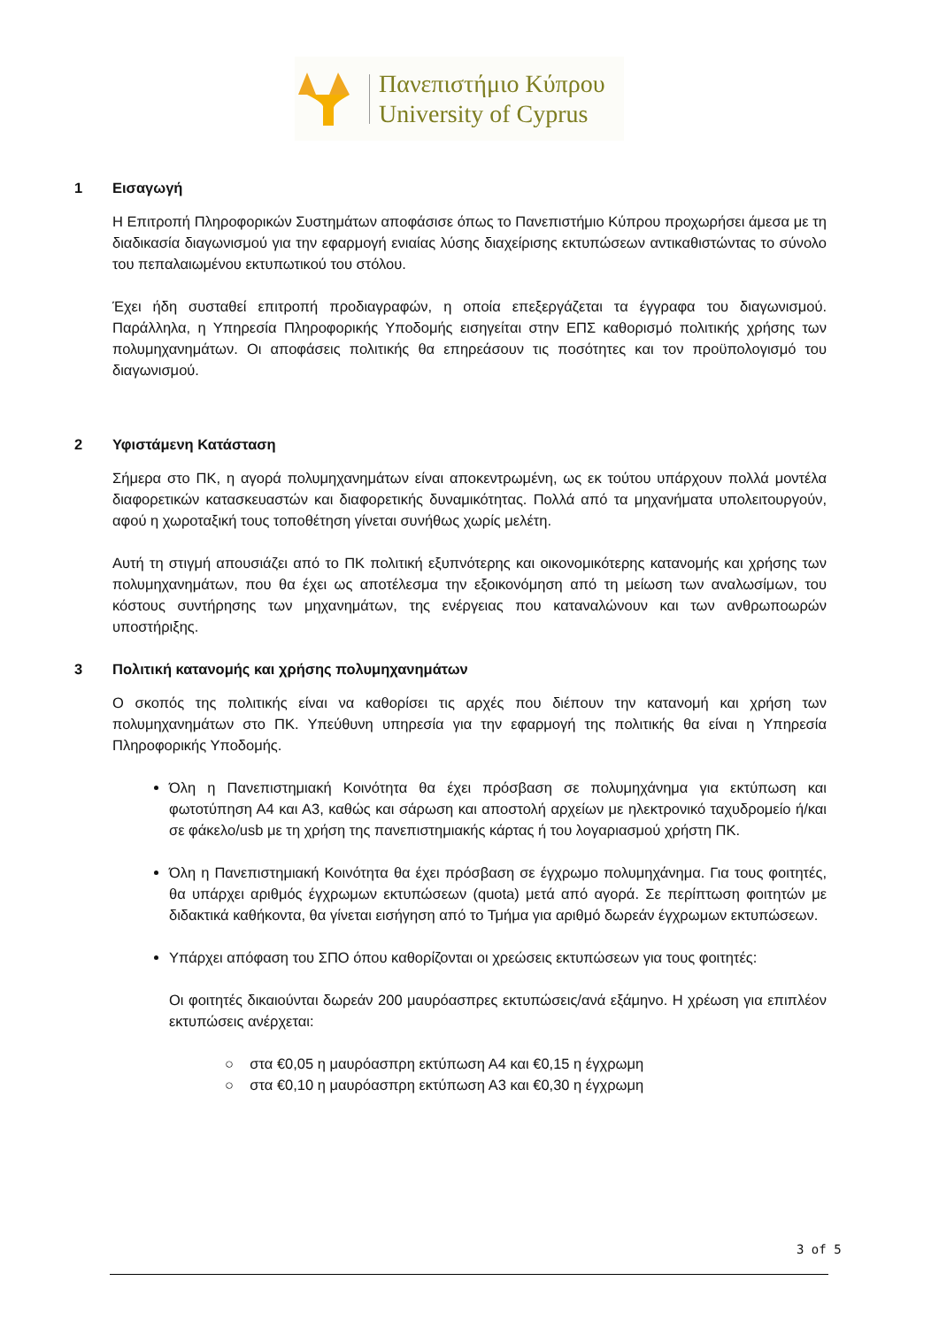Πανεπιστήμιο Κύπρου
University of Cyprus
1 Εισαγωγή
Η Επιτροπή Πληροφορικών Συστημάτων αποφάσισε όπως το Πανεπιστήμιο Κύπρου προχωρήσει άμεσα με τη διαδικασία διαγωνισμού για την εφαρμογή ενιαίας λύσης διαχείρισης εκτυπώσεων αντικαθιστώντας το σύνολο του πεπαλαιωμένου εκτυπωτικού του στόλου.
Έχει ήδη συσταθεί επιτροπή προδιαγραφών, η οποία επεξεργάζεται τα έγγραφα του διαγωνισμού. Παράλληλα, η Υπηρεσία Πληροφορικής Υποδομής εισηγείται στην ΕΠΣ καθορισμό πολιτικής χρήσης των πολυμηχανημάτων. Οι αποφάσεις πολιτικής θα επηρεάσουν τις ποσότητες και τον προϋπολογισμό του διαγωνισμού.
2 Υφιστάμενη Κατάσταση
Σήμερα στο ΠΚ, η αγορά πολυμηχανημάτων είναι αποκεντρωμένη, ως εκ τούτου υπάρχουν πολλά μοντέλα διαφορετικών κατασκευαστών και διαφορετικής δυναμικότητας. Πολλά από τα μηχανήματα υπολειτουργούν, αφού η χωροταξική τους τοποθέτηση γίνεται συνήθως χωρίς μελέτη.
Αυτή τη στιγμή απουσιάζει από το ΠΚ πολιτική εξυπνότερης και οικονομικότερης κατανομής και χρήσης των πολυμηχανημάτων, που θα έχει ως αποτέλεσμα την εξοικονόμηση από τη μείωση των αναλωσίμων, του κόστους συντήρησης των μηχανημάτων, της ενέργειας που καταναλώνουν και των ανθρωποωρών υποστήριξης.
3 Πολιτική κατανομής και χρήσης πολυμηχανημάτων
Ο σκοπός της πολιτικής είναι να καθορίσει τις αρχές που διέπουν την κατανομή και χρήση των πολυμηχανημάτων στο ΠΚ. Υπεύθυνη υπηρεσία για την εφαρμογή της πολιτικής θα είναι η Υπηρεσία Πληροφορικής Υποδομής.
Όλη η Πανεπιστημιακή Κοινότητα θα έχει πρόσβαση σε πολυμηχάνημα για εκτύπωση και φωτοτύπηση Α4 και Α3, καθώς και σάρωση και αποστολή αρχείων με ηλεκτρονικό ταχυδρομείο ή/και σε φάκελο/usb με τη χρήση της πανεπιστημιακής κάρτας ή του λογαριασμού χρήστη ΠΚ.
Όλη η Πανεπιστημιακή Κοινότητα θα έχει πρόσβαση σε έγχρωμο πολυμηχάνημα. Για τους φοιτητές, θα υπάρχει αριθμός έγχρωμων εκτυπώσεων (quota) μετά από αγορά. Σε περίπτωση φοιτητών με διδακτικά καθήκοντα, θα γίνεται εισήγηση από το Τμήμα για αριθμό δωρεάν έγχρωμων εκτυπώσεων.
Υπάρχει απόφαση του ΣΠΟ όπου καθορίζονται οι χρεώσεις εκτυπώσεων για τους φοιτητές:
Οι φοιτητές δικαιούνται δωρεάν 200 μαυρόασπρες εκτυπώσεις/ανά εξάμηνο. Η χρέωση για επιπλέον εκτυπώσεις ανέρχεται:
○ στα €0,05 η μαυρόασπρη εκτύπωση Α4 και €0,15 η έγχρωμη
○ στα €0,10 η μαυρόασπρη εκτύπωση Α3 και €0,30 η έγχρωμη
3 of 5